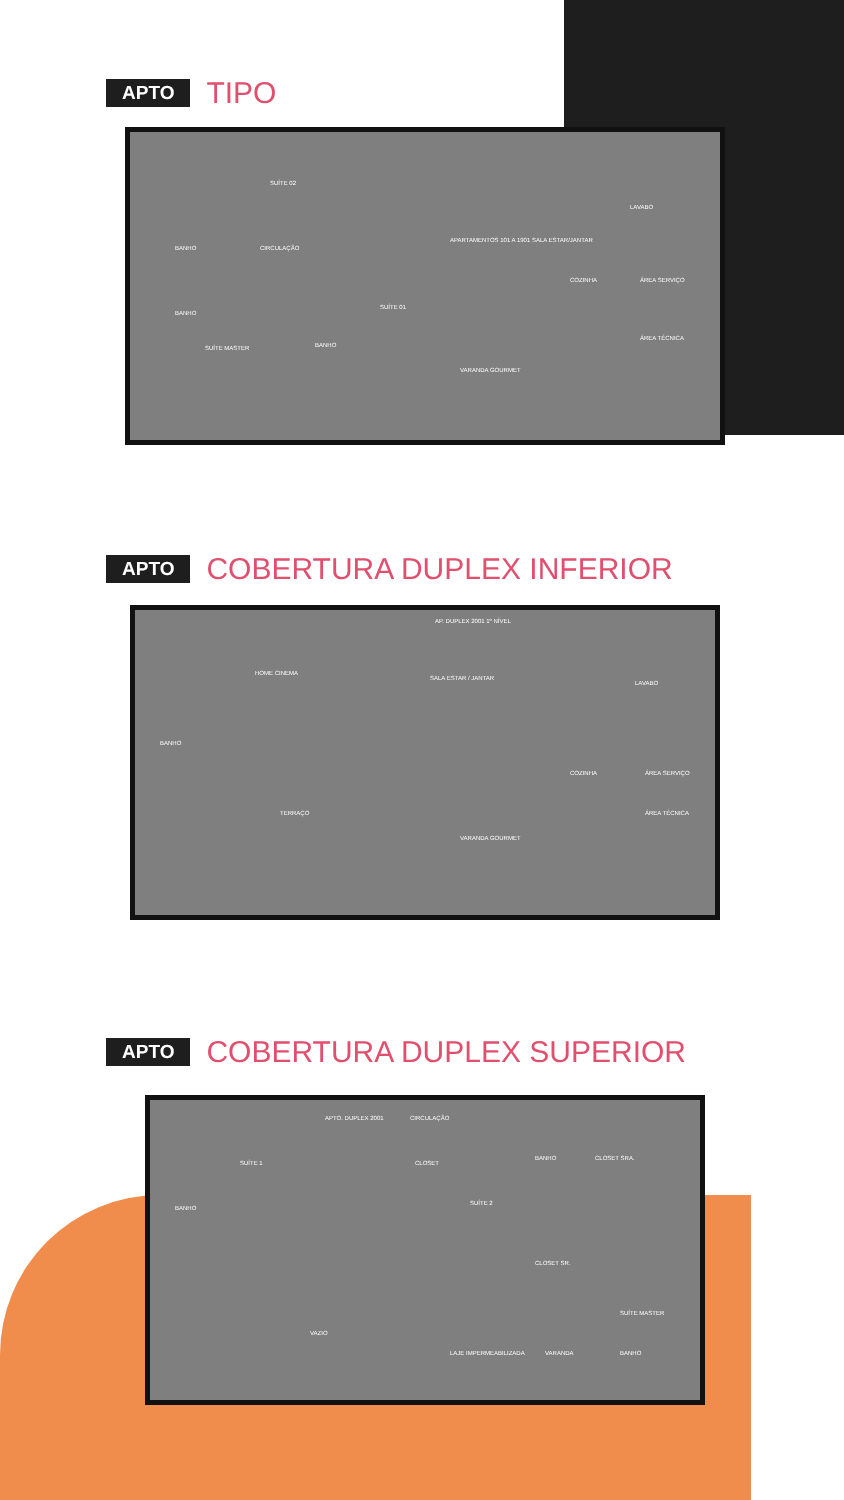APTO TIPO
SUÍTE 02
APARTAMENTOS 101 A 1901 SALA ESTAR/JANTAR
BANHO CIRCULAÇÃO
LAVABO
COZINHA ÁREA SERVIÇO
BANHO
SUÍTE 01
BANHO
ÁREA TÉCNICA
SUÍTE MASTER
VARANDA GOURMET
APTO COBERTURA DUPLEX INFERIOR
AP. DUPLEX 2001 1º NÍVEL
HOME CINEMA
SALA ESTAR / JANTAR
LAVABO
BANHO
COZINHA ÁREA SERVIÇO
TERRAÇO ÁREA TÉCNICA
VARANDA GOURMET
APTO COBERTURA DUPLEX SUPERIOR
APTO. DUPLEX 2001 CIRCULAÇÃO
SUÍTE 1 CLOSET
BANHO CLOSET SRA.
BANHO
SUÍTE 2
CLOSET SR.
SUÍTE MASTER
VAZIO
LAJE IMPERMEABILIZADA VARANDA BANHO